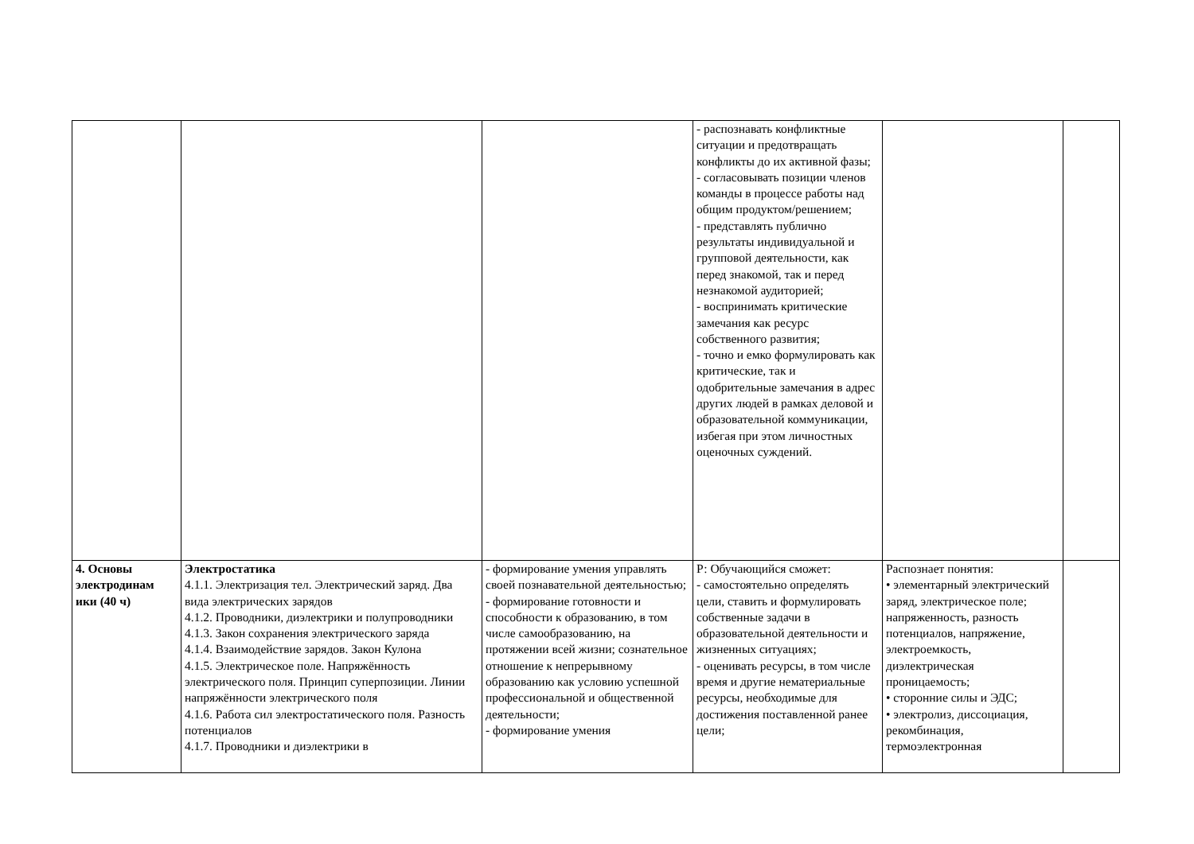| | | | - распознавать конфликтные ситуации и предотвращать конфликты до их активной фазы; - согласовывать позиции членов команды в процессе работы над общим продуктом/решением; - представлять публично результаты индивидуальной и групповой деятельности, как перед знакомой, так и перед незнакомой аудиторией; - воспринимать критические замечания как ресурс собственного развития; - точно и емко формулировать как критические, так и одобрительные замечания в адрес других людей в рамках деловой и образовательной коммуникации, избегая при этом личностных оценочных суждений. | | |
| 4. Основы электродинам ики (40 ч) | Электростатика 4.1.1. Электризация тел. Электрический заряд. Два вида электрических зарядов 4.1.2. Проводники, диэлектрики и полупроводники 4.1.3. Закон сохранения электрического заряда 4.1.4. Взаимодействие зарядов. Закон Кулона 4.1.5. Электрическое поле. Напряжённость электрического поля. Принцип суперпозиции. Линии напряжённости электрического поля 4.1.6. Работа сил электростатического поля. Разность потенциалов 4.1.7. Проводники и диэлектрики в | - формирование умения управлять своей познавательной деятельностью; - формирование готовности и способности к образованию, в том числе самообразованию, на протяжении всей жизни; сознательное отношение к непрерывному образованию как условию успешной профессиональной и общественной деятельности; - формирование умения | Р: Обучающийся сможет: - самостоятельно определять цели, ставить и формулировать собственные задачи в образовательной деятельности и жизненных ситуациях; - оценивать ресурсы, в том числе время и другие нематериальные ресурсы, необходимые для достижения поставленной ранее цели; | Распознает понятия: • элементарный электрический заряд, электрическое поле; напряженность, разность потенциалов, напряжение, электроемкость, диэлектрическая проницаемость; • сторонние силы и ЭДС; • электролиз, диссоциация, рекомбинация, термоэлектронная | |